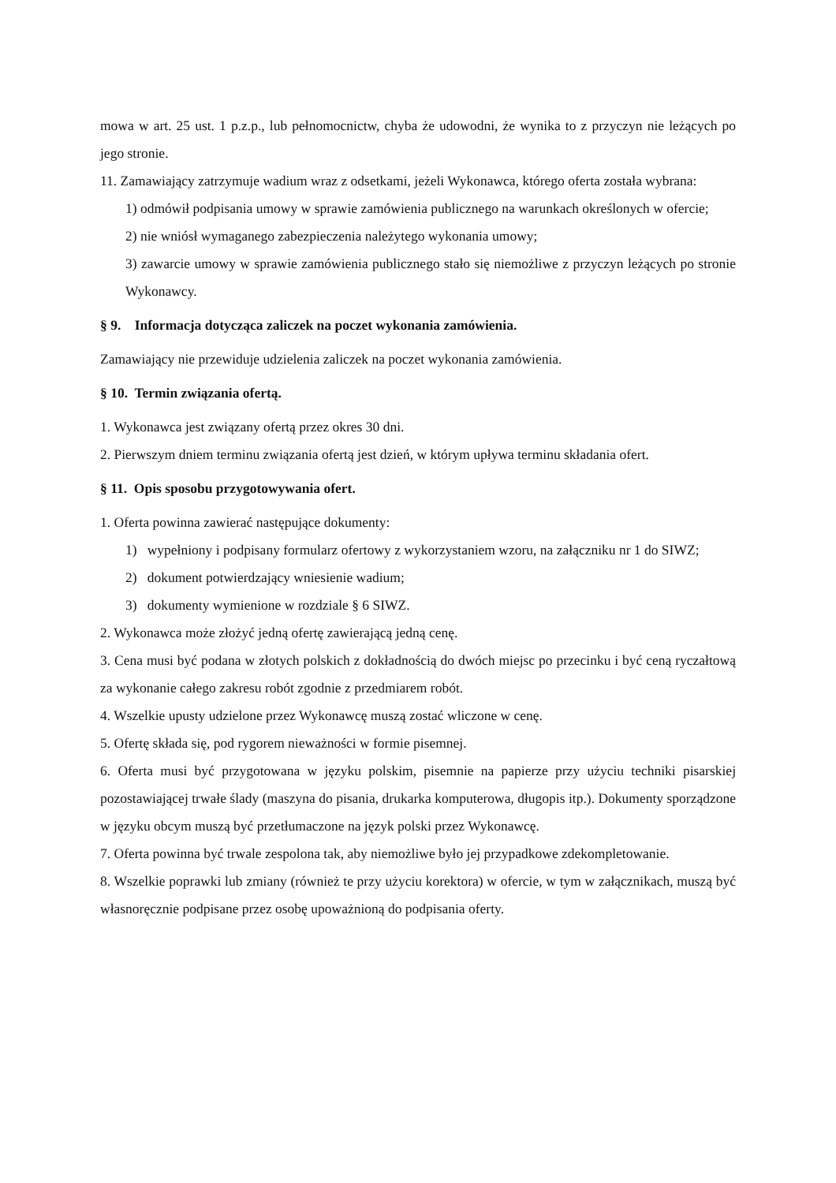mowa w art. 25 ust. 1 p.z.p., lub pełnomocnictw, chyba że udowodni, że wynika to z przyczyn nie leżących po jego stronie.
11. Zamawiający zatrzymuje wadium wraz z odsetkami, jeżeli Wykonawca, którego oferta została wybrana:
1) odmówił podpisania umowy w sprawie zamówienia publicznego na warunkach określonych w ofercie;
2) nie wniósł wymaganego zabezpieczenia należytego wykonania umowy;
3) zawarcie umowy w sprawie zamówienia publicznego stało się niemożliwe z przyczyn leżących po stronie Wykonawcy.
§ 9. Informacja dotycząca zaliczek na poczet wykonania zamówienia.
Zamawiający nie przewiduje udzielenia zaliczek na poczet wykonania zamówienia.
§ 10. Termin związania ofertą.
1. Wykonawca jest związany ofertą przez okres 30 dni.
2. Pierwszym dniem terminu związania ofertą jest dzień, w którym upływa terminu składania ofert.
§ 11. Opis sposobu przygotowywania ofert.
1. Oferta powinna zawierać następujące dokumenty:
1) wypełniony i podpisany formularz ofertowy z wykorzystaniem wzoru, na załączniku nr 1 do SIWZ;
2) dokument potwierdzający wniesienie wadium;
3) dokumenty wymienione w rozdziale § 6 SIWZ.
2. Wykonawca może złożyć jedną ofertę zawierającą jedną cenę.
3. Cena musi być podana w złotych polskich z dokładnością do dwóch miejsc po przecinku i być ceną ryczałtową za wykonanie całego zakresu robót zgodnie z przedmiarem robót.
4. Wszelkie upusty udzielone przez Wykonawcę muszą zostać wliczone w cenę.
5. Ofertę składa się, pod rygorem nieważności w formie pisemnej.
6. Oferta musi być przygotowana w języku polskim, pisemnie na papierze przy użyciu techniki pisarskiej pozostawiającej trwałe ślady (maszyna do pisania, drukarka komputerowa, długopis itp.). Dokumenty sporządzone w języku obcym muszą być przetłumaczone na język polski przez Wykonawcę.
7. Oferta powinna być trwale zespolona tak, aby niemożliwe było jej przypadkowe zdekompletowanie.
8. Wszelkie poprawki lub zmiany (również te przy użyciu korektora) w ofercie, w tym w załącznikach, muszą być własnoręcznie podpisane przez osobę upoważnioną do podpisania oferty.